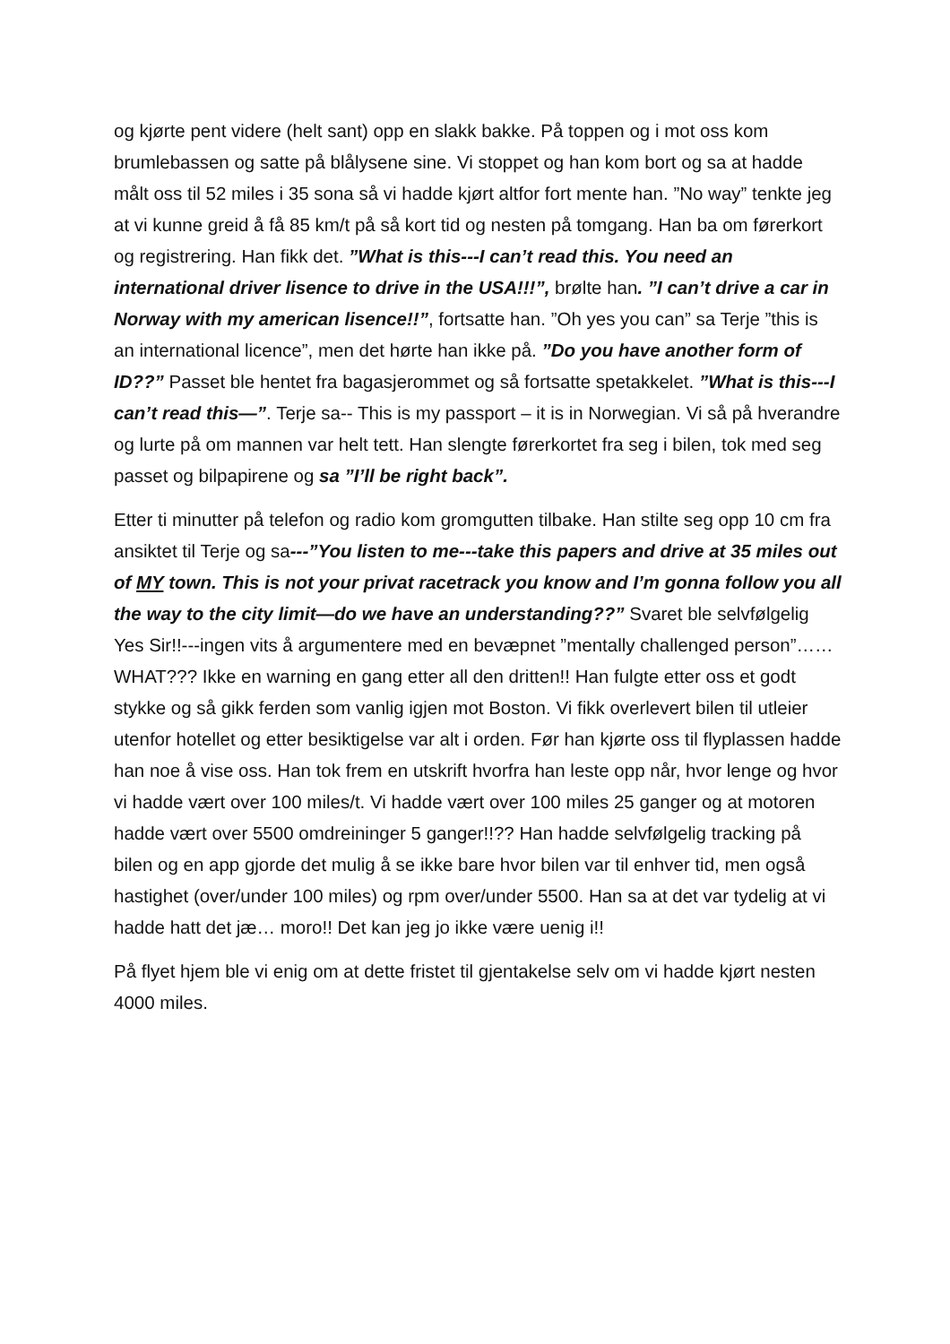og kjørte pent videre (helt sant) opp en slakk bakke. På toppen og i mot oss kom brumlebassen og satte på blålysene sine. Vi stoppet og han kom bort og sa at hadde målt oss til 52 miles i 35 sona så vi hadde kjørt altfor fort mente han. ”No way” tenkte jeg at vi kunne greid å få 85 km/t på så kort tid og nesten på tomgang. Han ba om førerkort og registrering. Han fikk det. ”What is this---I can’t read this. You need an international driver lisence to drive in the USA!!!”, brølte han. ”I can’t drive a car in Norway with my american lisence!!”, fortsatte han. ”Oh yes you can” sa Terje ”this is an international licence”, men det hørte han ikke på. ”Do you have another form of ID??” Passet ble hentet fra bagasjerommet og så fortsatte spetakkelet. ”What is this---I can’t read this—”. Terje sa-- This is my passport – it is in Norwegian. Vi så på hverandre og lurte på om mannen var helt tett. Han slengte førerkortet fra seg i bilen, tok med seg passet og bilpapirene og sa ”I’ll be right back”.
Etter ti minutter på telefon og radio kom gromgutten tilbake. Han stilte seg opp 10 cm fra ansiktet til Terje og sa---”You listen to me---take this papers and drive at 35 miles out of MY town. This is not your privat racetrack you know and I’m gonna follow you all the way to the city limit—do we have an understanding??” Svaret ble selvfølgelig Yes Sir!!---ingen vits å argumentere med en bevæpnet ”mentally challenged person”……WHAT??? Ikke en warning en gang etter all den dritten!! Han fulgte etter oss et godt stykke og så gikk ferden som vanlig igjen mot Boston. Vi fikk overlevert bilen til utleier utenfor hotellet og etter besiktigelse var alt i orden. Før han kjørte oss til flyplassen hadde han noe å vise oss. Han tok frem en utskrift hvorfra han leste opp når, hvor lenge og hvor vi hadde vært over 100 miles/t. Vi hadde vært over 100 miles 25 ganger og at motoren hadde vært over 5500 omdreininger 5 ganger!!?? Han hadde selvfølgelig tracking på bilen og en app gjorde det mulig å se ikke bare hvor bilen var til enhver tid, men også hastighet (over/under 100 miles) og rpm over/under 5500. Han sa at det var tydelig at vi hadde hatt det jæ… moro!! Det kan jeg jo ikke være uenig i!!
På flyet hjem ble vi enig om at dette fristet til gjentakelse selv om vi hadde kjørt nesten 4000 miles.